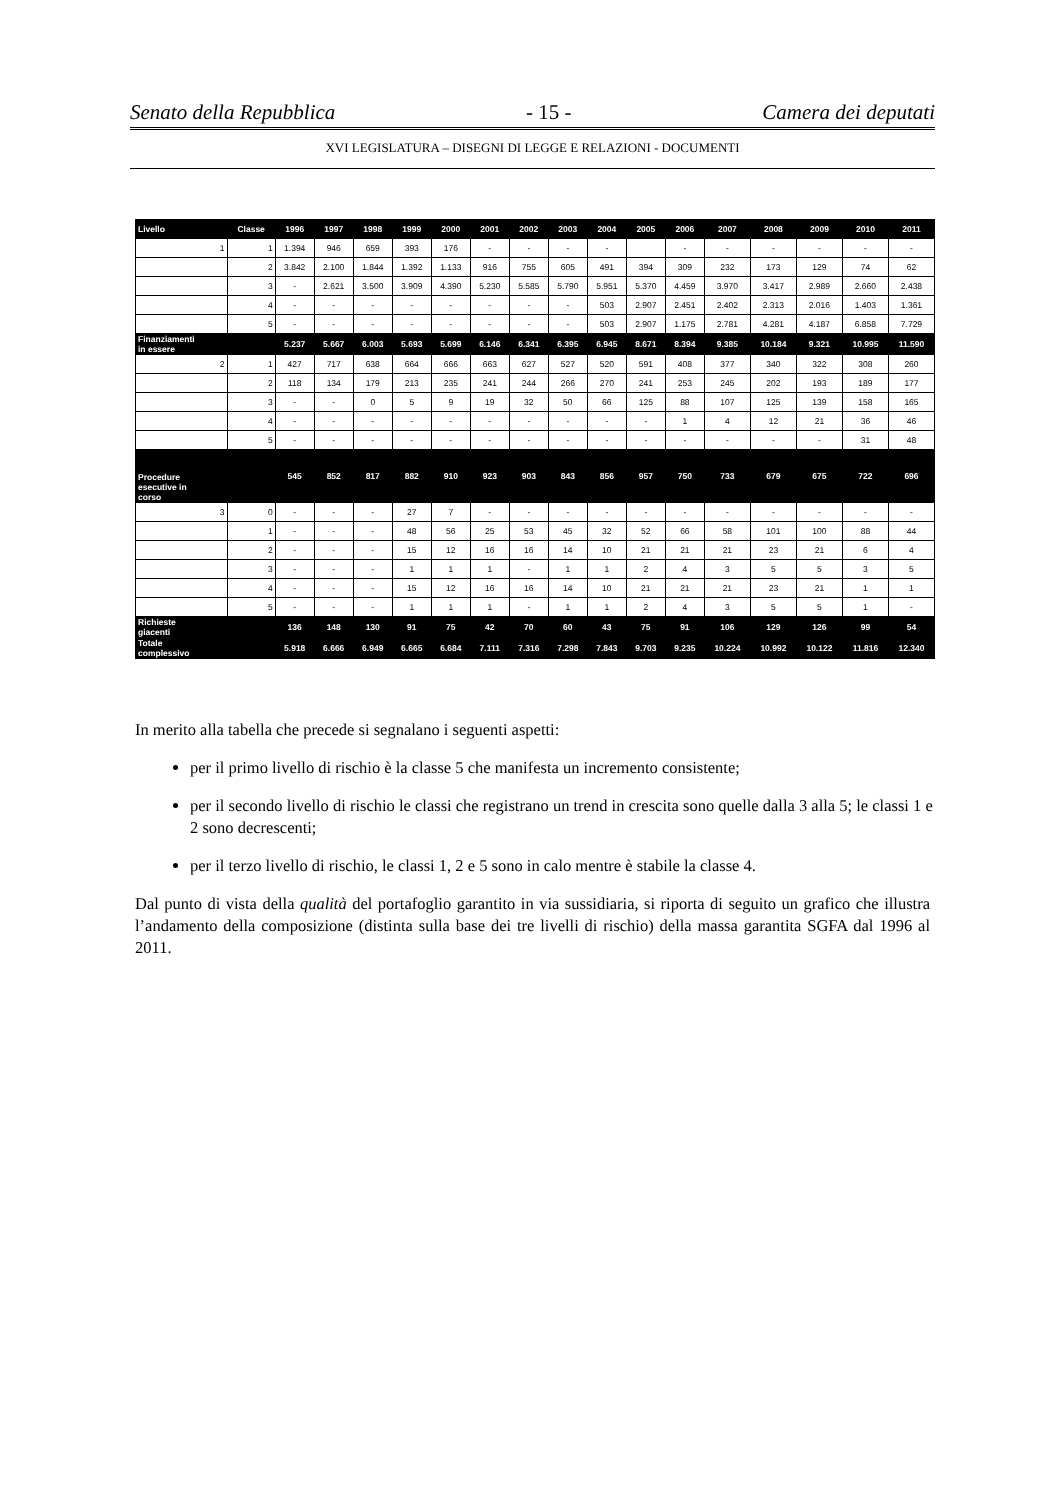Senato della Repubblica - 15 - Camera dei deputati
XVI LEGISLATURA – DISEGNI DI LEGGE E RELAZIONI - DOCUMENTI
| Livello | Classe | 1996 | 1997 | 1998 | 1999 | 2000 | 2001 | 2002 | 2003 | 2004 | 2005 | 2006 | 2007 | 2008 | 2009 | 2010 | 2011 |
| --- | --- | --- | --- | --- | --- | --- | --- | --- | --- | --- | --- | --- | --- | --- | --- | --- | --- |
| 1 | 1 | 1.394 | 946 | 659 | 393 | 176 | - | - | - | - | | - | - | - | - | - | - |
| | 2 | 3.842 | 2.100 | 1.844 | 1.392 | 1.133 | 916 | 755 | 605 | 491 | 394 | 309 | 232 | 173 | 129 | 74 | 62 |
| | 3 | - | 2.621 | 3.500 | 3.909 | 4.390 | 5.230 | 5.585 | 5.790 | 5.951 | 5.370 | 4.459 | 3.970 | 3.417 | 2.989 | 2.660 | 2.438 |
| | 4 | - | - | - | - | - | - | - | - | 503 | 2.907 | 2.451 | 2.402 | 2.313 | 2.016 | 1.403 | 1.361 |
| | 5 | - | - | - | - | - | - | - | - | 503 | 2.907 | 1.175 | 2.781 | 4.281 | 4.187 | 6.858 | 7.729 |
| Finanziamenti in essere | | 5.237 | 5.667 | 6.003 | 5.693 | 5.699 | 6.146 | 6.341 | 6.395 | 6.945 | 8.671 | 8.394 | 9.385 | 10.184 | 9.321 | 10.995 | 11.590 |
| 2 | 1 | 427 | 717 | 638 | 664 | 666 | 663 | 627 | 527 | 520 | 591 | 408 | 377 | 340 | 322 | 308 | 260 |
| | 2 | 118 | 134 | 179 | 213 | 235 | 241 | 244 | 266 | 270 | 241 | 253 | 245 | 202 | 193 | 189 | 177 |
| | 3 | - | - | 0 | 5 | 9 | 19 | 32 | 50 | 66 | 125 | 88 | 107 | 125 | 139 | 158 | 165 |
| | 4 | - | - | - | - | - | - | - | - | - | - | 1 | 4 | 12 | 21 | 36 | 46 |
| | 5 | - | - | - | - | - | - | - | - | - | - | - | - | - | - | 31 | 48 |
| Procedure esecutive in corso | | 545 | 852 | 817 | 882 | 910 | 923 | 903 | 843 | 856 | 957 | 750 | 733 | 679 | 675 | 722 | 696 |
| 3 | 0 | - | - | - | 27 | 7 | - | - | - | - | - | - | - | - | - | - | - |
| | 1 | - | - | - | 48 | 56 | 25 | 53 | 45 | 32 | 52 | 66 | 58 | 101 | 100 | 88 | 44 |
| | 2 | - | - | - | 15 | 12 | 16 | 16 | 14 | 10 | 21 | 21 | 21 | 23 | 21 | 6 | 4 |
| | 3 | - | - | - | 1 | 1 | 1 | - | 1 | 1 | 2 | 4 | 3 | 5 | 5 | 3 | 5 |
| | 4 | - | - | - | 15 | 12 | 16 | 16 | 14 | 10 | 21 | 21 | 21 | 23 | 21 | 1 | 1 |
| | 5 | - | - | - | 1 | 1 | 1 | - | 1 | 1 | 2 | 4 | 3 | 5 | 5 | 1 | - |
| Richieste giacenti | | 136 | 148 | 130 | 91 | 75 | 42 | 70 | 60 | 43 | 75 | 91 | 106 | 129 | 126 | 99 | 54 |
| Totale complessivo | | 5.918 | 6.666 | 6.949 | 6.665 | 6.684 | 7.111 | 7.316 | 7.298 | 7.843 | 9.703 | 9.235 | 10.224 | 10.992 | 10.122 | 11.816 | 12.340 |
In merito alla tabella che precede si segnalano i seguenti aspetti:
per il primo livello di rischio è la classe 5 che manifesta un incremento consistente;
per il secondo livello di rischio le classi che registrano un trend in crescita sono quelle dalla 3 alla 5; le classi 1 e 2 sono decrescenti;
per il terzo livello di rischio, le classi 1, 2 e 5 sono in calo mentre è stabile la classe 4.
Dal punto di vista della qualità del portafoglio garantito in via sussidiaria, si riporta di seguito un grafico che illustra l’andamento della composizione (distinta sulla base dei tre livelli di rischio) della massa garantita SGFA dal 1996 al 2011.